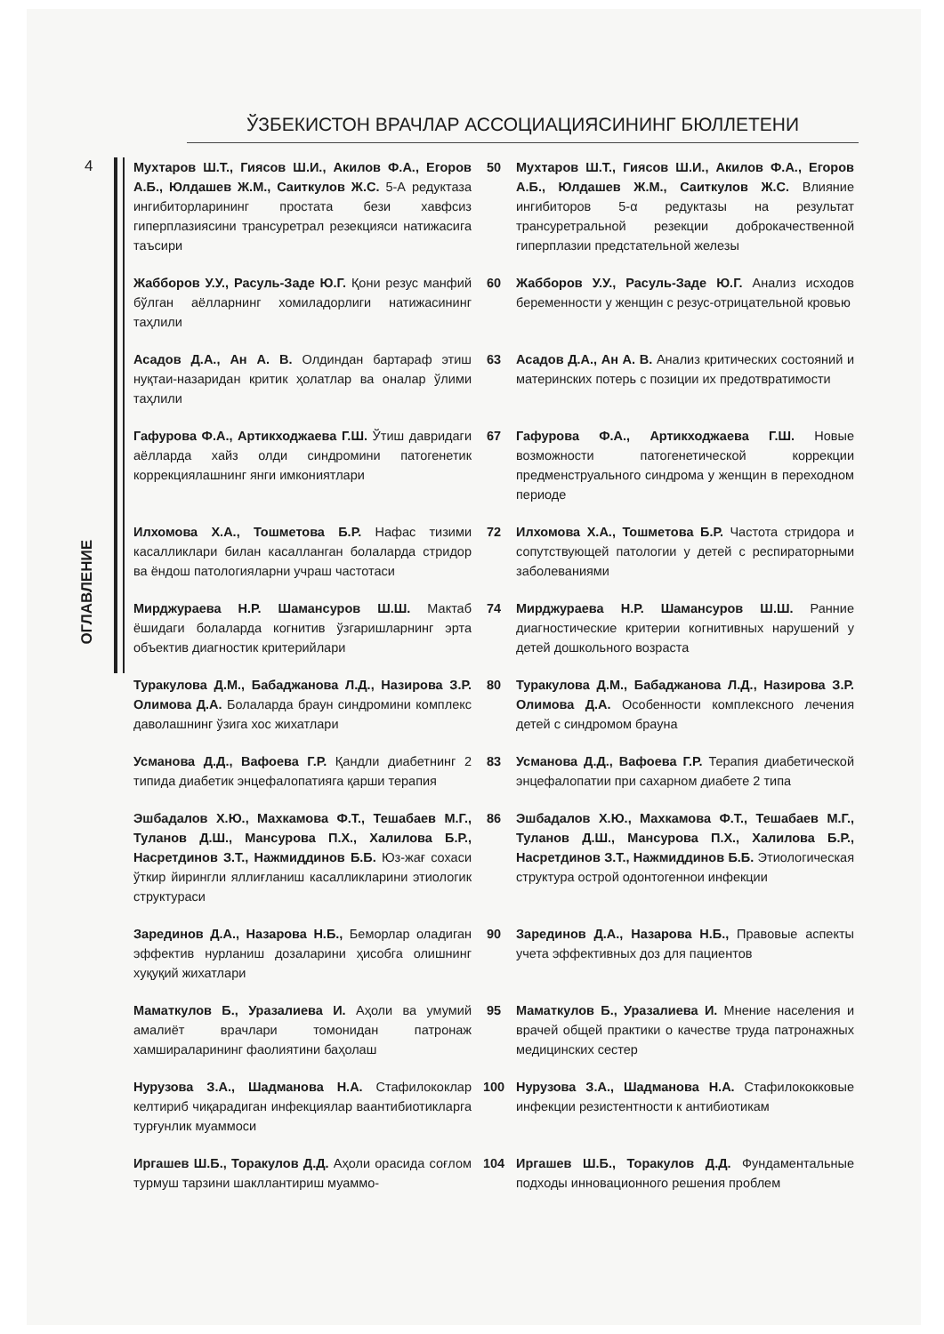ЎЗБЕКИСТОН ВРАЧЛАР АССОЦИАЦИЯСИНИНГ БЮЛЛЕТЕНИ
4
ОГЛАВЛЕНИЕ
| Мухтаров Ш.Т., Гиясов Ш.И., Акилов Ф.А., Егоров А.Б., Юлдашев Ж.М., Саиткулов Ж.С. 5-А редуктаза ингибиторларининг простата бези хавфсиз гиперплазиясини трансуретрал резекцияси натижасига таъсири | 50 | Мухтаров Ш.Т., Гиясов Ш.И., Акилов Ф.А., Егоров А.Б., Юлдашев Ж.М., Саиткулов Ж.С. Влияние ингибиторов 5-α редуктазы на результат трансуретральной резекции доброкачественной гиперплазии предстательной железы |
| Жабборов У.У., Расуль-Заде Ю.Г. Қони резус манфий бўлган аёлларнинг хомиладорлиги натижасининг таҳлили | 60 | Жабборов У.У., Расуль-Заде Ю.Г. Анализ исходов беременности у женщин с резус-отрицательной кровью |
| Асадов Д.А., Ан А. В. Олдиндан бартараф этиш нуқтаи-назаридан критик ҳолатлар ва оналар ўлими таҳлили | 63 | Асадов Д.А., Ан А. В. Анализ критических состояний и материнских потерь с позиции их предотвратимости |
| Гафурова Ф.А., Артикходжаева Г.Ш. Ўтиш давридаги аёлларда хайз олди синдромини патогенетик коррекциялашнинг янги имкониятлари | 67 | Гафурова Ф.А., Артикходжаева Г.Ш. Новые возможности патогенетической коррекции предменструального синдрома у женщин в переходном периоде |
| Илхомова Х.А., Тошметова Б.Р. Нафас тизими касалликлари билан касалланган болаларда стридор ва ёндош патологияларни учраш частотаси | 72 | Илхомова Х.А., Тошметова Б.Р. Частота стридора и сопутствующей патологии у детей с респираторными заболеваниями |
| Мирджураева Н.Р. Шамансуров Ш.Ш. Мактаб ёшидаги болаларда когнитив ўзгаришларнинг эрта объектив диагностик критерийлари | 74 | Мирджураева Н.Р. Шамансуров Ш.Ш. Ранние диагностические критерии когнитивных нарушений у детей дошкольного возраста |
| Туракулова Д.М., Бабаджанова Л.Д., Назирова З.Р. Олимова Д.А. Болаларда браун синдромини комплекс даволашнинг ўзига хос жихатлари | 80 | Туракулова Д.М., Бабаджанова Л.Д., Назирова З.Р. Олимова Д.А. Особенности комплексного лечения детей с синдромом брауна |
| Усманова Д.Д., Вафоева Г.Р. Қандли диабетнинг 2 типида диабетик энцефалопатияга қарши терапия | 83 | Усманова Д.Д., Вафоева Г.Р. Терапия диабетической энцефалопатии при сахарном диабете 2 типа |
| Эшбадалов Х.Ю., Махкамова Ф.Т., Тешабаев М.Г., Туланов Д.Ш., Мансурова П.Х., Халилова Б.Р., Насретдинов З.Т., Нажмиддинов Б.Б. Юз-жағ сохаси ўткир йирингли яллиғланиш касалликларини этиологик структураси | 86 | Эшбадалов Х.Ю., Махкамова Ф.Т., Тешабаев М.Г., Туланов Д.Ш., Мансурова П.Х., Халилова Б.Р., Насретдинов З.Т., Нажмиддинов Б.Б. Этиологическая структура острой одонтогеннои инфекции |
| Зарединов Д.А., Назарова Н.Б., Беморлар оладиган эффектив нурланиш дозаларини ҳисобга олишнинг хуқуқий жихатлари | 90 | Зарединов Д.А., Назарова Н.Б., Правовые аспекты учета эффективных доз для пациентов |
| Маматкулов Б., Уразалиева И. Аҳоли ва умумий амалиёт врачлари томонидан патронаж хамшираларининг фаолиятини баҳолаш | 95 | Маматкулов Б., Уразалиева И. Мнение населения и врачей общей практики о качестве труда патронажных медицинских сестер |
| Нурузова З.А., Шадманова Н.А. Стафилококлар келтириб чиқарадиган инфекциялар ваантибиотикларга турғунлик муаммоси | 100 | Нурузова З.А., Шадманова Н.А. Стафилококковые инфекции резистентности к антибиотикам |
| Иргашев Ш.Б., Торакулов Д.Д. Аҳоли орасида соғлом турмуш тарзини шакллантириш муаммо- | 104 | Иргашев Ш.Б., Торакулов Д.Д. Фундаментальные подходы инновационного решения проблем |